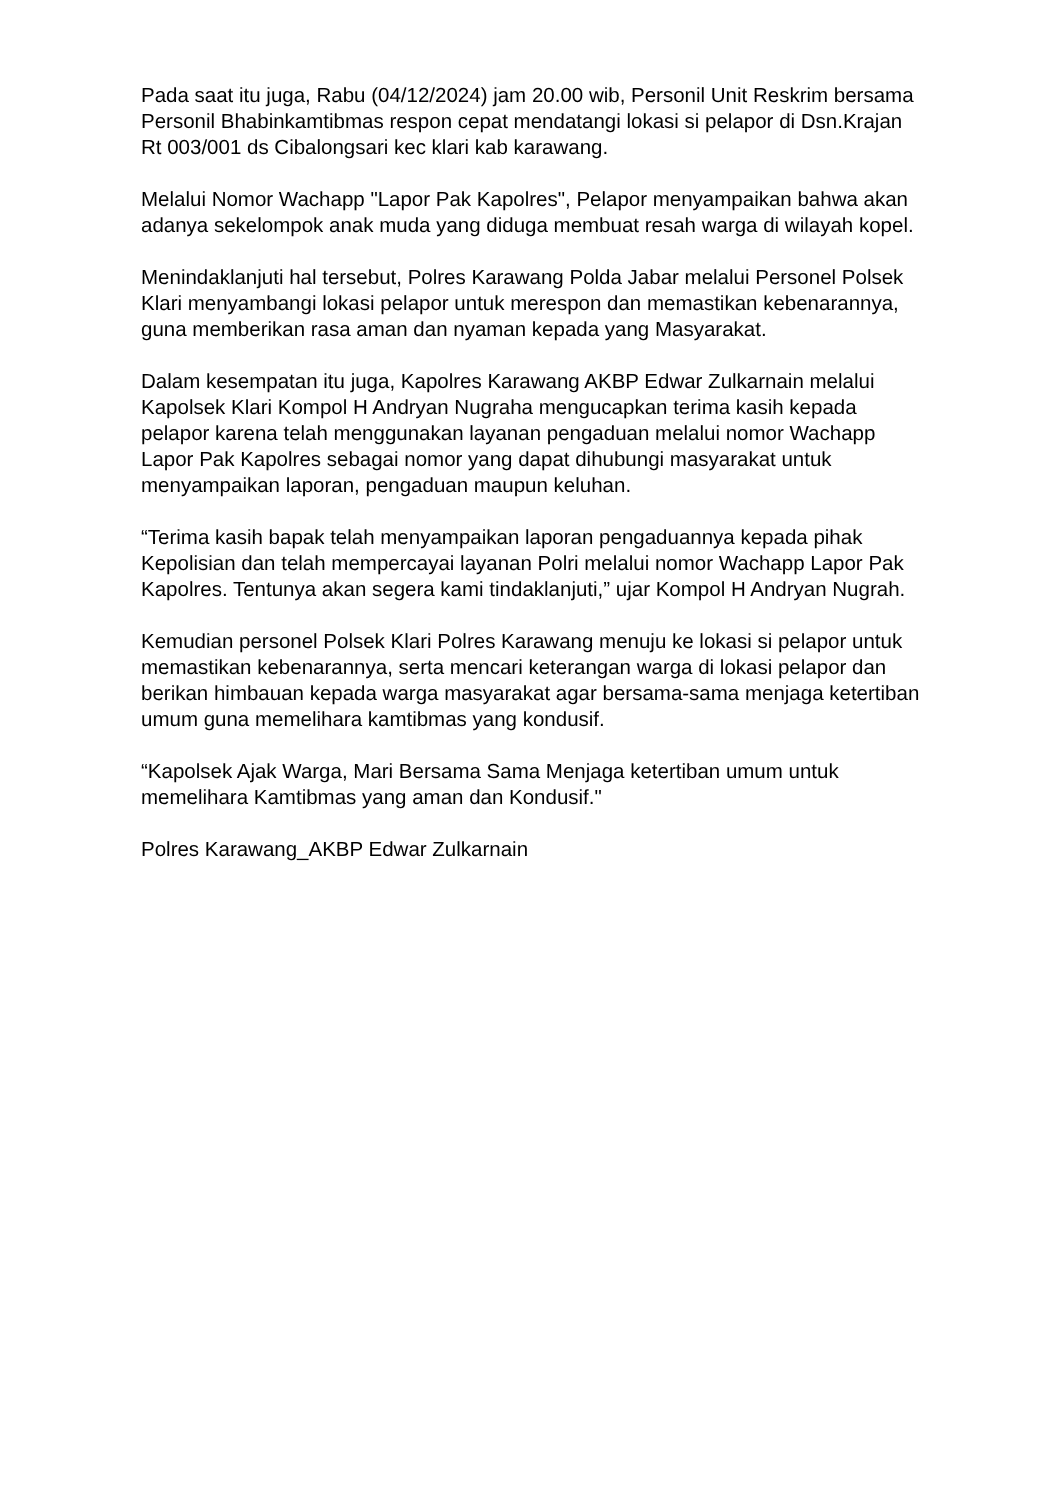Pada saat itu juga, Rabu (04/12/2024) jam 20.00 wib, Personil Unit Reskrim bersama Personil Bhabinkamtibmas respon cepat mendatangi lokasi si pelapor di Dsn.Krajan Rt 003/001 ds Cibalongsari kec klari kab karawang.
Melalui Nomor Wachapp "Lapor Pak Kapolres", Pelapor menyampaikan bahwa akan adanya sekelompok anak muda yang diduga membuat resah warga di wilayah kopel.
Menindaklanjuti hal tersebut, Polres Karawang Polda Jabar melalui Personel Polsek Klari menyambangi lokasi pelapor untuk merespon dan memastikan kebenarannya, guna memberikan rasa aman dan nyaman kepada yang Masyarakat.
Dalam kesempatan itu juga, Kapolres Karawang AKBP Edwar Zulkarnain melalui Kapolsek Klari Kompol H Andryan Nugraha mengucapkan terima kasih kepada pelapor karena telah menggunakan layanan pengaduan melalui nomor Wachapp Lapor Pak Kapolres sebagai nomor yang dapat dihubungi masyarakat untuk menyampaikan laporan, pengaduan maupun keluhan.
“Terima kasih bapak telah menyampaikan laporan pengaduannya kepada pihak Kepolisian dan telah mempercayai layanan Polri melalui nomor Wachapp Lapor Pak Kapolres. Tentunya akan segera kami tindaklanjuti,” ujar Kompol H Andryan Nugrah.
Kemudian personel Polsek Klari Polres Karawang menuju ke lokasi si pelapor untuk memastikan kebenarannya, serta mencari keterangan warga di lokasi pelapor dan berikan himbauan kepada warga masyarakat agar bersama-sama menjaga ketertiban umum guna memelihara kamtibmas yang kondusif.
“Kapolsek Ajak Warga, Mari Bersama Sama Menjaga ketertiban umum untuk memelihara Kamtibmas yang aman dan Kondusif."
Polres Karawang_AKBP Edwar Zulkarnain